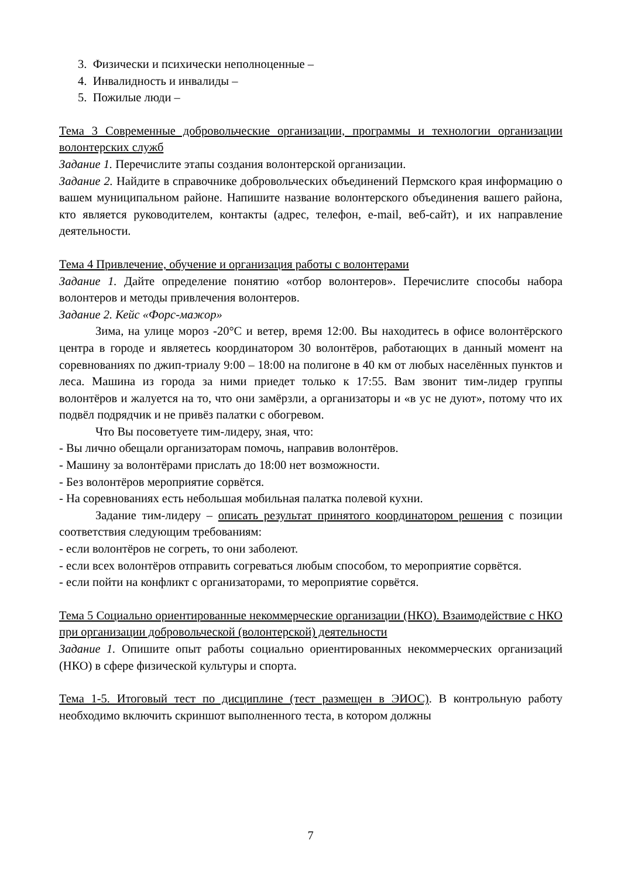3. Физически и психически неполноценные –
4. Инвалидность и инвалиды –
5. Пожилые люди –
Тема 3 Современные добровольческие организации, программы и технологии организации волонтерских служб
Задание 1. Перечислите этапы создания волонтерской организации.
Задание 2. Найдите в справочнике добровольческих объединений Пермского края информацию о вашем муниципальном районе. Напишите название волонтерского объединения вашего района, кто является руководителем, контакты (адрес, телефон, e-mail, веб-сайт), и их направление деятельности.
Тема 4 Привлечение, обучение и организация работы с волонтерами
Задание 1. Дайте определение понятию «отбор волонтеров». Перечислите способы набора волонтеров и методы привлечения волонтеров.
Задание 2. Кейс «Форс-мажор»
Зима, на улице мороз -20°С и ветер, время 12:00. Вы находитесь в офисе волонтёрского центра в городе и являетесь координатором 30 волонтёров, работающих в данный момент на соревнованиях по джип-триалу 9:00 – 18:00 на полигоне в 40 км от любых населённых пунктов и леса. Машина из города за ними приедет только к 17:55. Вам звонит тим-лидер группы волонтёров и жалуется на то, что они замёрзли, а организаторы и «в ус не дуют», потому что их подвёл подрядчик и не привёз палатки с обогревом.
Что Вы посоветуете тим-лидеру, зная, что:
- Вы лично обещали организаторам помочь, направив волонтёров.
- Машину за волонтёрами прислать до 18:00 нет возможности.
- Без волонтёров мероприятие сорвётся.
- На соревнованиях есть небольшая мобильная палатка полевой кухни.
Задание тим-лидеру – описать результат принятого координатором решения с позиции соответствия следующим требованиям:
- если волонтёров не согреть, то они заболеют.
- если всех волонтёров отправить согреваться любым способом, то мероприятие сорвётся.
- если пойти на конфликт с организаторами, то мероприятие сорвётся.
Тема 5 Социально ориентированные некоммерческие организации (НКО). Взаимодействие с НКО при организации добровольческой (волонтерской) деятельности
Задание 1. Опишите опыт работы социально ориентированных некоммерческих организаций (НКО) в сфере физической культуры и спорта.
Тема 1-5. Итоговый тест по дисциплине (тест размещен в ЭИОС). В контрольную работу необходимо включить скриншот выполненного теста, в котором должны
7